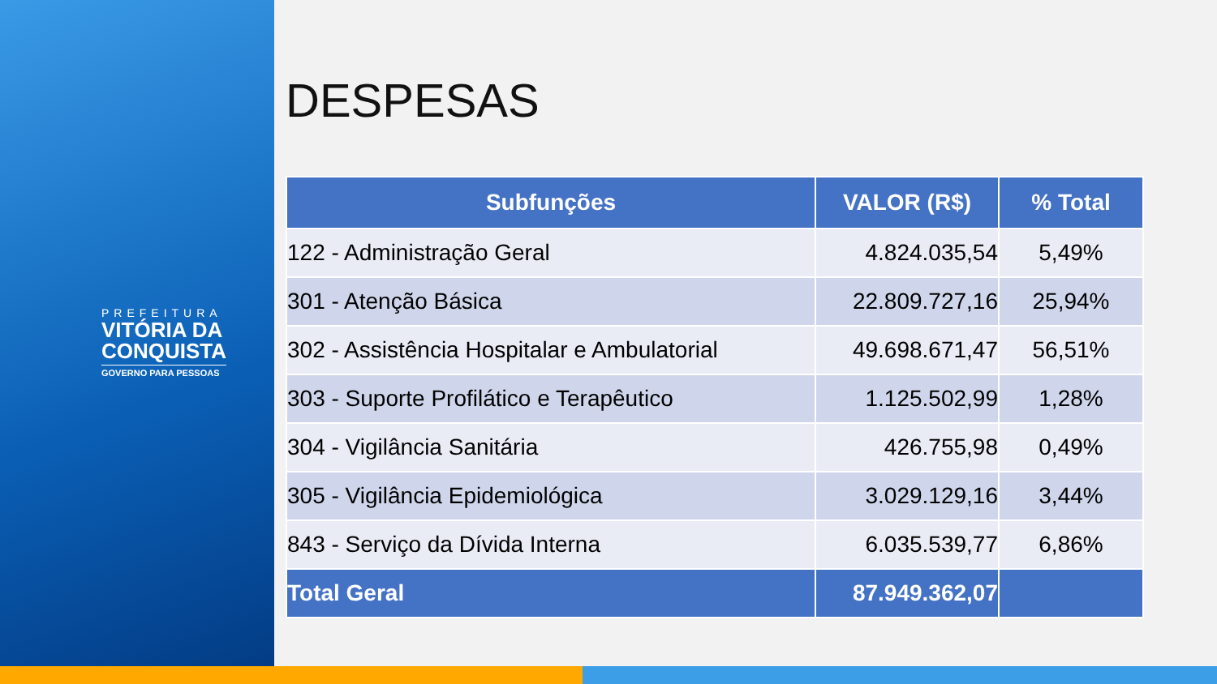PREFEITURA
VITÓRIA DA
CONQUISTA
GOVERNO PARA PESSOAS
DESPESAS
| Subfunções | VALOR (R$) | % Total |
| --- | --- | --- |
| 122 - Administração Geral | 4.824.035,54 | 5,49% |
| 301 - Atenção Básica | 22.809.727,16 | 25,94% |
| 302 - Assistência Hospitalar e Ambulatorial | 49.698.671,47 | 56,51% |
| 303 - Suporte Profilático e Terapêutico | 1.125.502,99 | 1,28% |
| 304 - Vigilância Sanitária | 426.755,98 | 0,49% |
| 305 - Vigilância Epidemiológica | 3.029.129,16 | 3,44% |
| 843 - Serviço da Dívida Interna | 6.035.539,77 | 6,86% |
| Total Geral | 87.949.362,07 | |